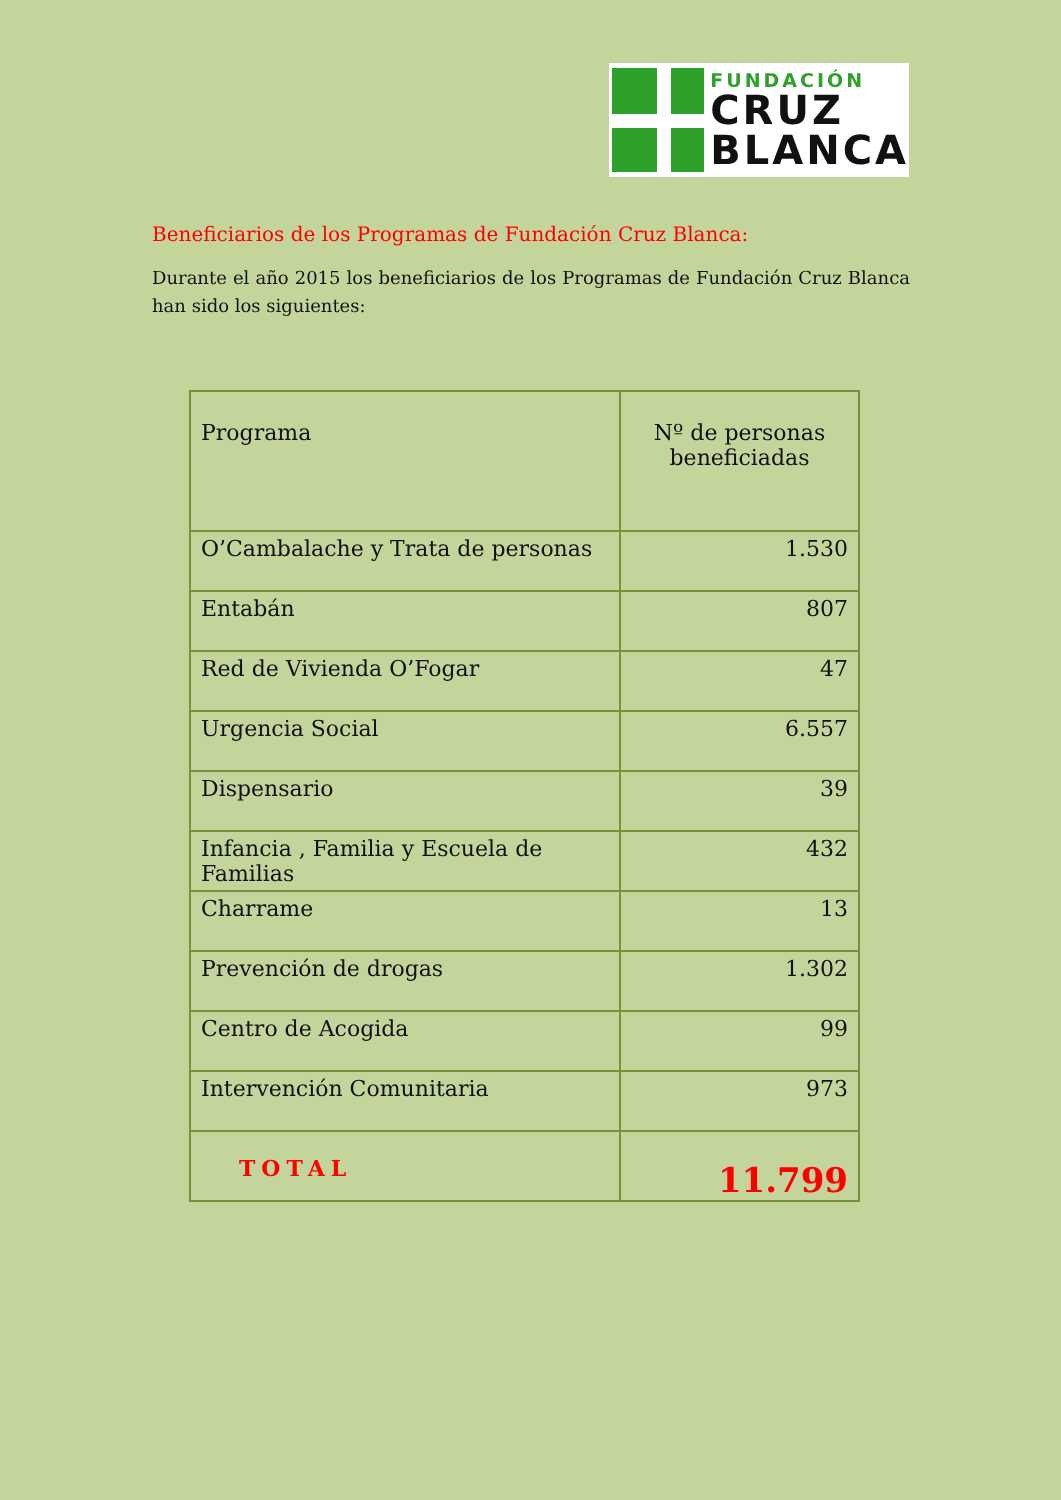FUNDACIÓN
CRUZ
BLANCA
Beneficiarios de los Programas de Fundación Cruz Blanca:
Durante el año 2015 los beneficiarios de los Programas de Fundación Cruz Blanca han sido los siguientes:
| Programa | Nº de personas beneficiadas |
| --- | --- |
| O’Cambalache y Trata de personas | 1.530 |
| Entabán | 807 |
| Red de Vivienda O’Fogar | 47 |
| Urgencia Social | 6.557 |
| Dispensario | 39 |
| Infancia , Familia y Escuela de Familias | 432 |
| Charrame | 13 |
| Prevención de drogas | 1.302 |
| Centro de Acogida | 99 |
| Intervención Comunitaria | 973 |
| TOTAL | 11.799 |